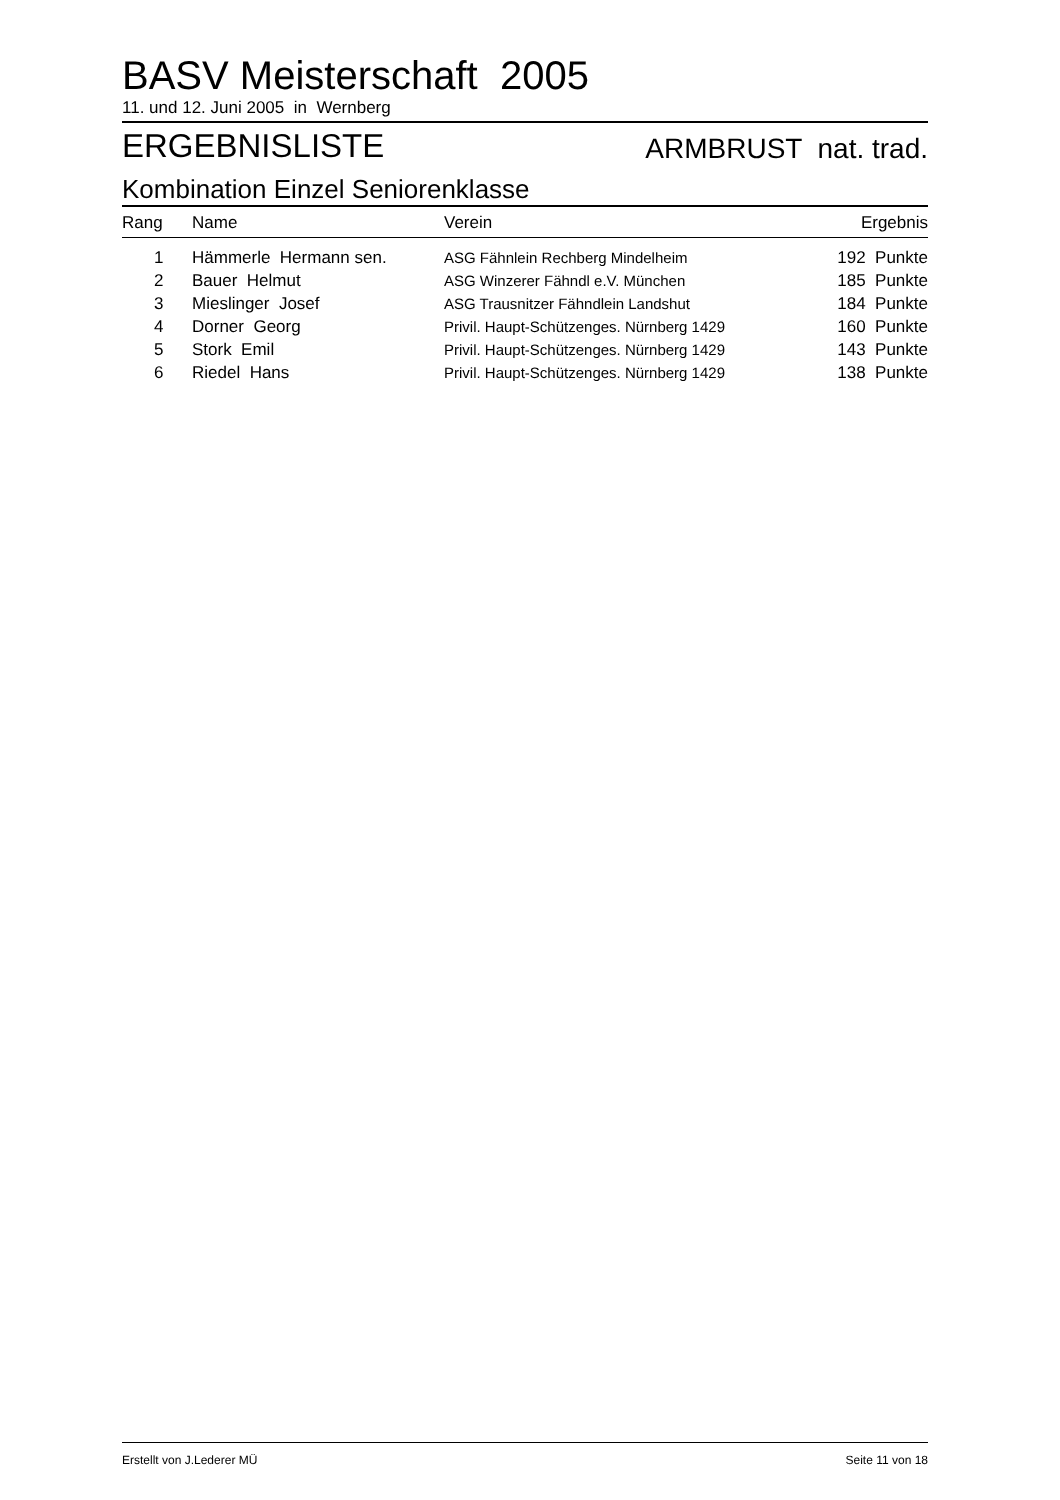BASV Meisterschaft 2005
11. und 12. Juni 2005 in Wernberg
ERGEBNISLISTE ARMBRUST nat. trad.
Kombination Einzel Seniorenklasse
| Rang | Name | Verein | Ergebnis |
| --- | --- | --- | --- |
| 1 | Hämmerle Hermann sen. | ASG Fähnlein Rechberg Mindelheim | 192 Punkte |
| 2 | Bauer Helmut | ASG Winzerer Fähndl e.V. München | 185 Punkte |
| 3 | Mieslinger Josef | ASG Trausnitzer Fähndlein Landshut | 184 Punkte |
| 4 | Dorner Georg | Privil. Haupt-Schützenges. Nürnberg 1429 | 160 Punkte |
| 5 | Stork Emil | Privil. Haupt-Schützenges. Nürnberg 1429 | 143 Punkte |
| 6 | Riedel Hans | Privil. Haupt-Schützenges. Nürnberg 1429 | 138 Punkte |
Erstellt von J.Lederer MÜ Seite 11 von 18